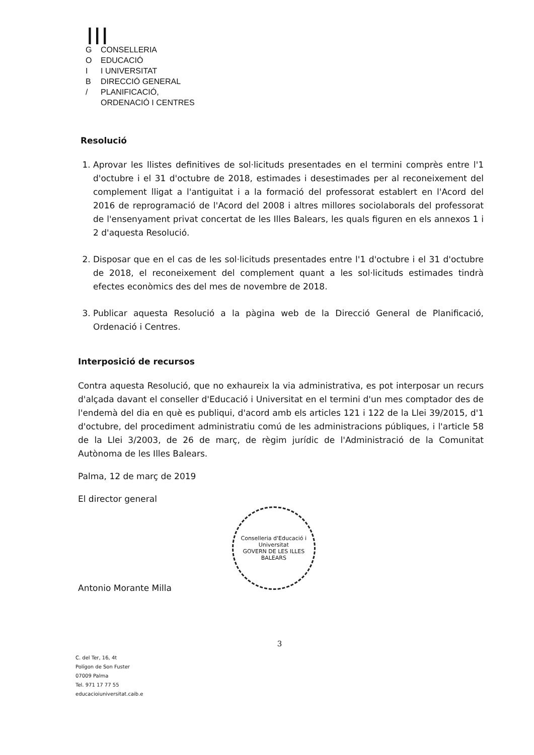┃┃┃
G CONSELLERIA
O EDUCACIÓ
I I UNIVERSITAT
B DIRECCIÓ GENERAL
/ PLANIFICACIÓ,
ORDENACIÓ I CENTRES
Resolució
1. Aprovar les llistes definitives de sol·licituds presentades en el termini comprès entre l'1 d'octubre i el 31 d'octubre de 2018, estimades i desestimades per al reconeixement del complement lligat a l'antiguitat i a la formació del professorat establert en l'Acord del 2016 de reprogramació de l'Acord del 2008 i altres millores sociolaborals del professorat de l'ensenyament privat concertat de les Illes Balears, les quals figuren en els annexos 1 i 2 d'aquesta Resolució.
2. Disposar que en el cas de les sol·licituds presentades entre l'1 d'octubre i el 31 d'octubre de 2018, el reconeixement del complement quant a les sol·licituds estimades tindrà efectes econòmics des del mes de novembre de 2018.
3. Publicar aquesta Resolució a la pàgina web de la Direcció General de Planificació, Ordenació i Centres.
Interposició de recursos
Contra aquesta Resolució, que no exhaureix la via administrativa, es pot interposar un recurs d'alçada davant el conseller d'Educació i Universitat en el termini d'un mes comptador des de l'endemà del dia en què es publiqui, d'acord amb els articles 121 i 122 de la Llei 39/2015, d'1 d'octubre, del procediment administratiu comú de les administracions públiques, i l'article 58 de la Llei 3/2003, de 26 de març, de règim jurídic de l'Administració de la Comunitat Autònoma de les Illes Balears.
Palma, 12 de març de 2019
El director general
Antonio Morante Milla
Conselleria d'Educació i Universitat
GOVERN DE LES ILLES BALEARS
3
C. del Ter, 16, 4t
Polígon de Son Fuster
07009 Palma
Tel. 971 17 77 55
educacioiuniversitat.caib.e